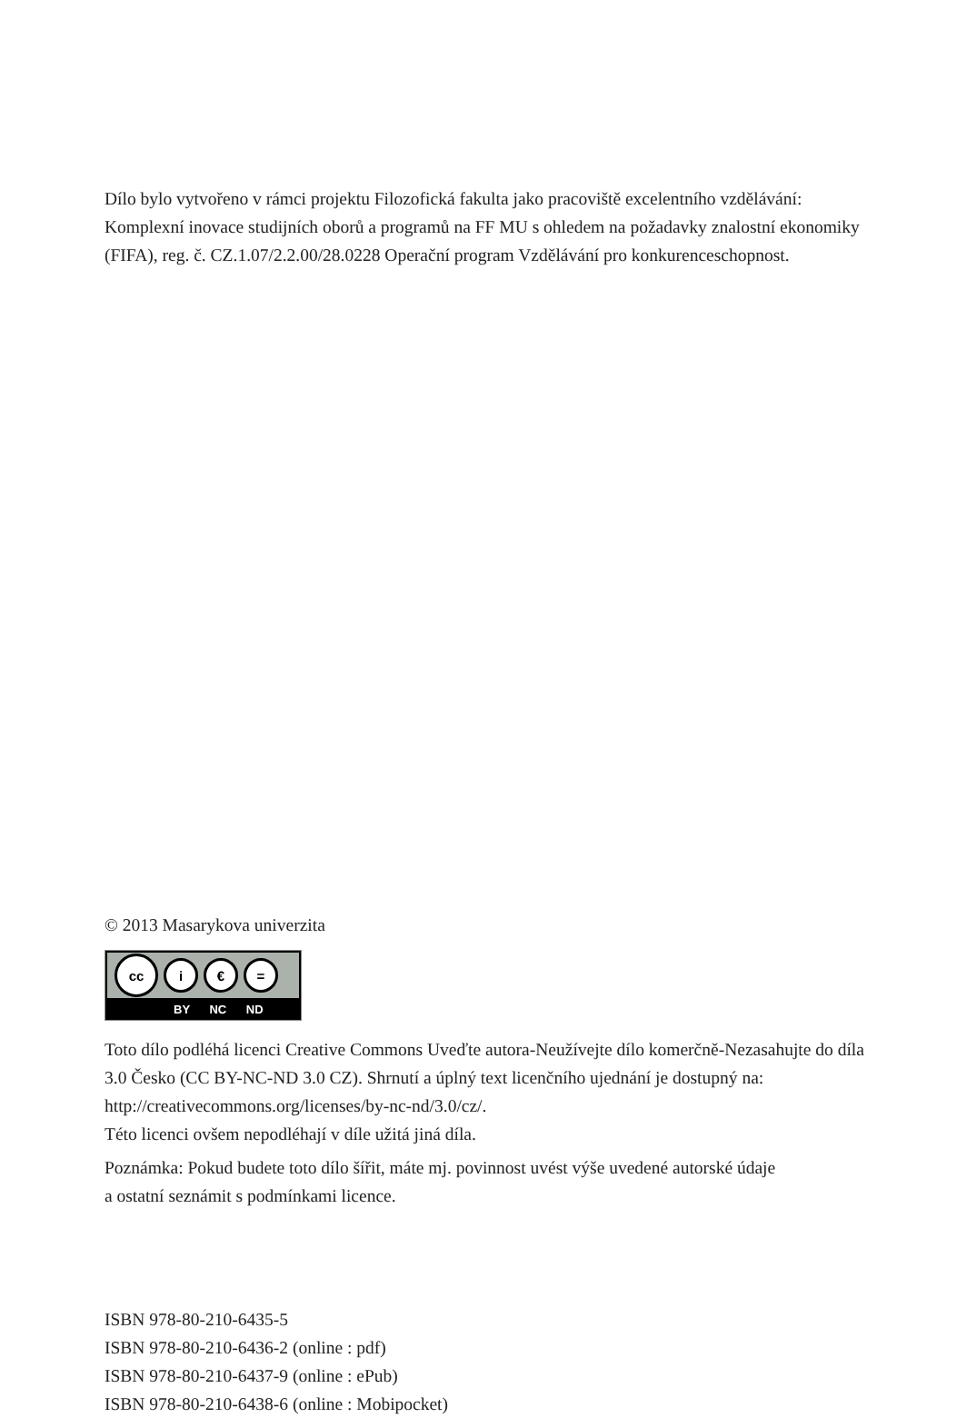Dílo bylo vytvořeno v rámci projektu Filozofická fakulta jako pracoviště excelentního vzdělá­vání: Komplexní inovace studijních oborů a programů na FF MU s ohledem na požadavky znalostní ekonomiky (FIFA), reg. č. CZ.1.07/2.2.00/28.0228 Operační program Vzdělávání pro konkurenceschopnost.
© 2013 Masarykova univerzita
cc
i € =
BY NC ND
Toto dílo podléhá licenci Creative Commons Uveďte autora-Neužívejte dílo komerčně-Nezasahujte do díla 3.0 Česko (CC BY-NC-ND 3.0 CZ). Shrnutí a úplný text licenčního ujednání je dostupný na: http://creativecommons.org/licenses/by-nc-nd/3.0/cz/.
Této licenci ovšem nepodléhají v díle užitá jiná díla.
Poznámka: Pokud budete toto dílo šířit, máte mj. povinnost uvést výše uvedené autorské údaje
a ostatní seznámit s podmínkami licence.
ISBN 978-80-210-6435-5
ISBN 978-80-210-6436-2 (online : pdf)
ISBN 978-80-210-6437-9 (online : ePub)
ISBN 978-80-210-6438-6 (online : Mobipocket)